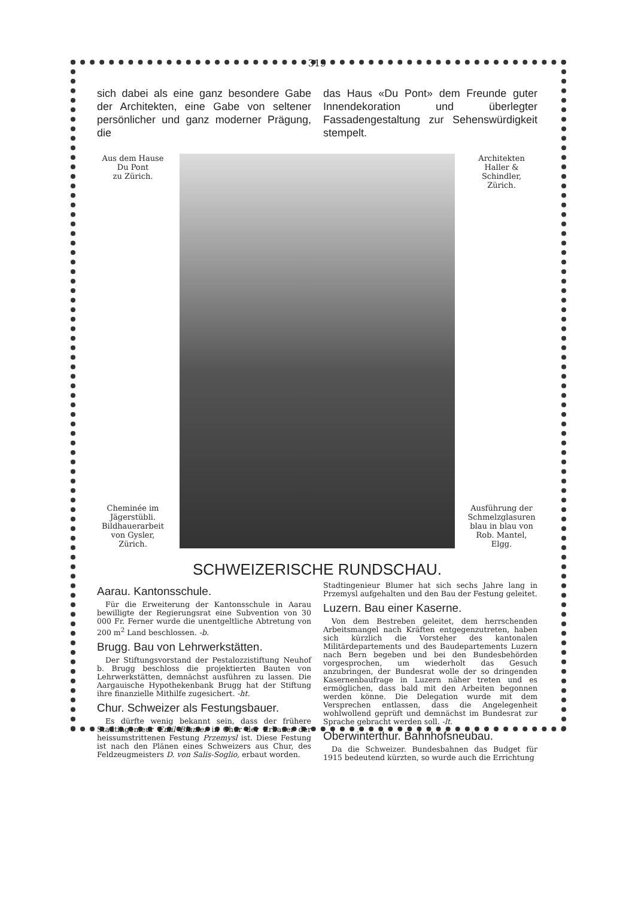319
sich dabei als eine ganz besondere Gabe der Architekten, eine Gabe von seltener persönlicher und ganz moderner Prägung, die
das Haus «Du Pont» dem Freunde guter Innendekoration und überlegter Fassadengestaltung zur Sehenswürdigkeit stempelt.
Aus dem Hause
Du Pont
zu Zürich.
Cheminée im Jägerstübli. Bildhauerarbeit von Gysler, Zürich.
Architekten
Haller & Schindler,
Zürich.
Ausführung der Schmelzglasuren blau in blau von Rob. Mantel, Elgg.
SCHWEIZERISCHE RUNDSCHAU.
Aarau. Kantonsschule.
Für die Erweiterung der Kantonsschule in Aarau bewilligte der Regierungsrat eine Subvention von 30 000 Fr. Ferner wurde die unentgeltliche Abtretung von 200 m<sup>2</sup> Land beschlossen. -b.
Brugg. Bau von Lehrwerkstätten.
Der Stiftungsvorstand der Pestalozzistiftung Neuhof b. Brugg beschloss die projektierten Bauten von Lehrwerkstätten, demnächst ausführen zu lassen. Die Aargauische Hypothekenbank Brugg hat der Stiftung ihre finanzielle Mithilfe zugesichert. -ht.
Chur. Schweizer als Festungsbauer.
Es dürfte wenig bekannt sein, dass der frühere Stadtingenieur Emil Blumer in Chur der Erbauer der heissumstrittenen Festung Przemysl ist. Diese Festung ist nach den Plänen eines Schweizers aus Chur, des Feldzeugmeisters D. von Salis-Soglio, erbaut worden.
Stadtingenieur Blumer hat sich sechs Jahre lang in Przemysl aufgehalten und den Bau der Festung geleitet.
Luzern. Bau einer Kaserne.
Von dem Bestreben geleitet, dem herrschenden Arbeitsmangel nach Kräften entgegenzutreten, haben sich kürzlich die Vorsteher des kantonalen Militärdepartements und des Baudepartements Luzern nach Bern begeben und bei den Bundesbehörden vorgesprochen, um wiederholt das Gesuch anzubringen, der Bundesrat wolle der so dringenden Kasernenbaufrage in Luzern näher treten und es ermöglichen, dass bald mit den Arbeiten begonnen werden könne. Die Delegation wurde mit dem Versprechen entlassen, dass die Angelegenheit wohlwollend geprüft und demnächst im Bundesrat zur Sprache gebracht werden soll. -lt.
Oberwinterthur. Bahnhofsneubau.
Da die Schweizer. Bundesbahnen das Budget für 1915 bedeutend kürzten, so wurde auch die Errichtung